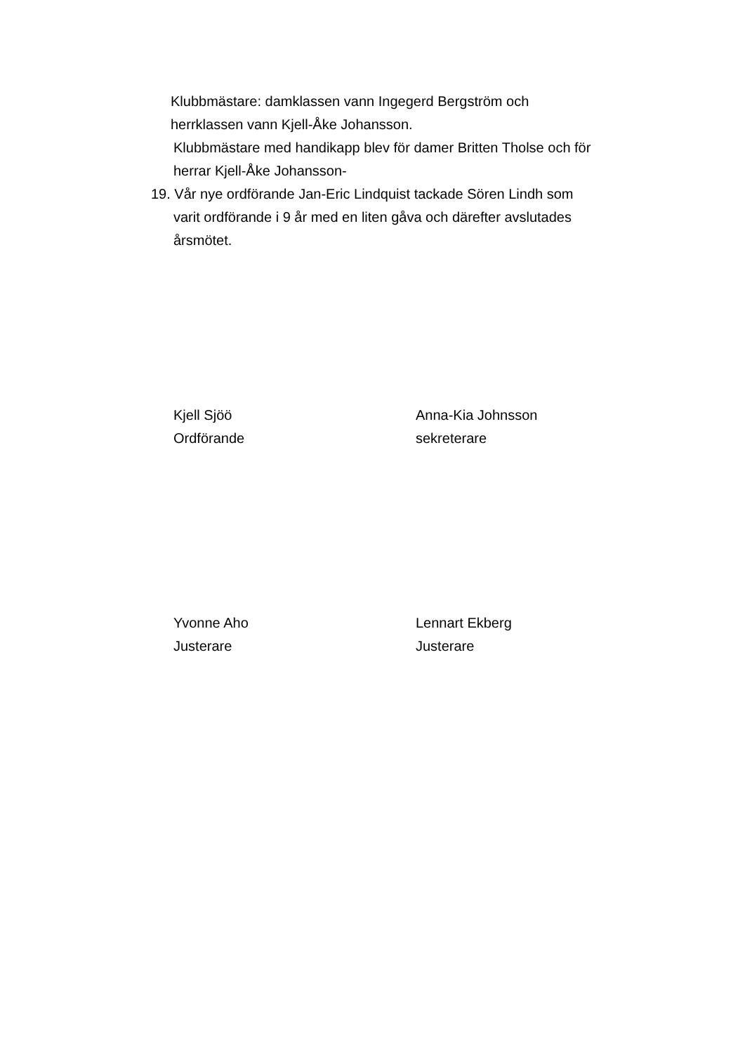Klubbmästare: damklassen vann Ingegerd Bergström och
herrklassen vann Kjell-Åke Johansson.
Klubbmästare med handikapp blev för damer Britten Tholse och för
herrar Kjell-Åke Johansson-
19. Vår nye ordförande Jan-Eric Lindquist tackade Sören Lindh som
varit ordförande i 9 år med en liten gåva och därefter avslutades
årsmötet.
Kjell Sjöö
Ordförande
Anna-Kia Johnsson
sekreterare
Yvonne Aho
Justerare
Lennart Ekberg
Justerare